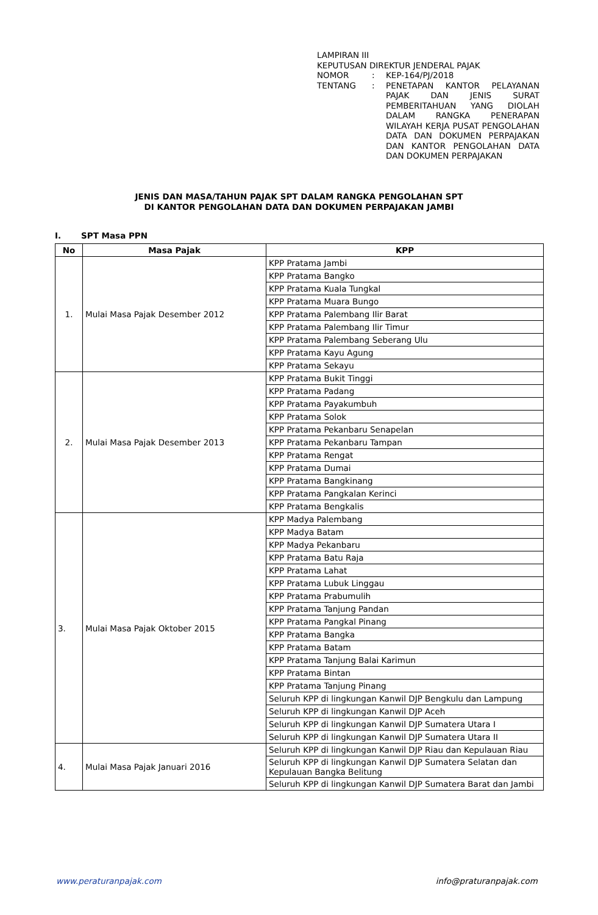LAMPIRAN III
KEPUTUSAN DIREKTUR JENDERAL PAJAK
| NOMOR | : | KEP-164/PJ/2018 |
| TENTANG | : | PENETAPAN KANTOR PELAYANAN PAJAK DAN JENIS SURAT PEMBERITAHUAN YANG DIOLAH DALAM RANGKA PENERAPAN WILAYAH KERJA PUSAT PENGOLAHAN DATA DAN DOKUMEN PERPAJAKAN DAN KANTOR PENGOLAHAN DATA DAN DOKUMEN PERPAJAKAN |
JENIS DAN MASA/TAHUN PAJAK SPT DALAM RANGKA PENGOLAHAN SPT
DI KANTOR PENGOLAHAN DATA DAN DOKUMEN PERPAJAKAN JAMBI
I. SPT Masa PPN
| No | Masa Pajak | KPP |
| --- | --- | --- |
| 1. | Mulai Masa Pajak Desember 2012 | KPP Pratama Jambi |
| | | KPP Pratama Bangko |
| | | KPP Pratama Kuala Tungkal |
| | | KPP Pratama Muara Bungo |
| | | KPP Pratama Palembang Ilir Barat |
| | | KPP Pratama Palembang Ilir Timur |
| | | KPP Pratama Palembang Seberang Ulu |
| | | KPP Pratama Kayu Agung |
| | | KPP Pratama Sekayu |
| 2. | Mulai Masa Pajak Desember 2013 | KPP Pratama Bukit Tinggi |
| | | KPP Pratama Padang |
| | | KPP Pratama Payakumbuh |
| | | KPP Pratama Solok |
| | | KPP Pratama Pekanbaru Senapelan |
| | | KPP Pratama Pekanbaru Tampan |
| | | KPP Pratama Rengat |
| | | KPP Pratama Dumai |
| | | KPP Pratama Bangkinang |
| | | KPP Pratama Pangkalan Kerinci |
| | | KPP Pratama Bengkalis |
| 3. | Mulai Masa Pajak Oktober 2015 | KPP Madya Palembang |
| | | KPP Madya Batam |
| | | KPP Madya Pekanbaru |
| | | KPP Pratama Batu Raja |
| | | KPP Pratama Lahat |
| | | KPP Pratama Lubuk Linggau |
| | | KPP Pratama Prabumulih |
| | | KPP Pratama Tanjung Pandan |
| | | KPP Pratama Pangkal Pinang |
| | | KPP Pratama Bangka |
| | | KPP Pratama Batam |
| | | KPP Pratama Tanjung Balai Karimun |
| | | KPP Pratama Bintan |
| | | KPP Pratama Tanjung Pinang |
| | | Seluruh KPP di lingkungan Kanwil DJP Bengkulu dan Lampung |
| | | Seluruh KPP di lingkungan Kanwil DJP Aceh |
| | | Seluruh KPP di lingkungan Kanwil DJP Sumatera Utara I |
| | | Seluruh KPP di lingkungan Kanwil DJP Sumatera Utara II |
| 4. | Mulai Masa Pajak Januari 2016 | Seluruh KPP di lingkungan Kanwil DJP Riau dan Kepulauan Riau |
| | | Seluruh KPP di lingkungan Kanwil DJP Sumatera Selatan dan Kepulauan Bangka Belitung |
| | | Seluruh KPP di lingkungan Kanwil DJP Sumatera Barat dan Jambi |
www.peraturanpajak.com info@praturanpajak.com